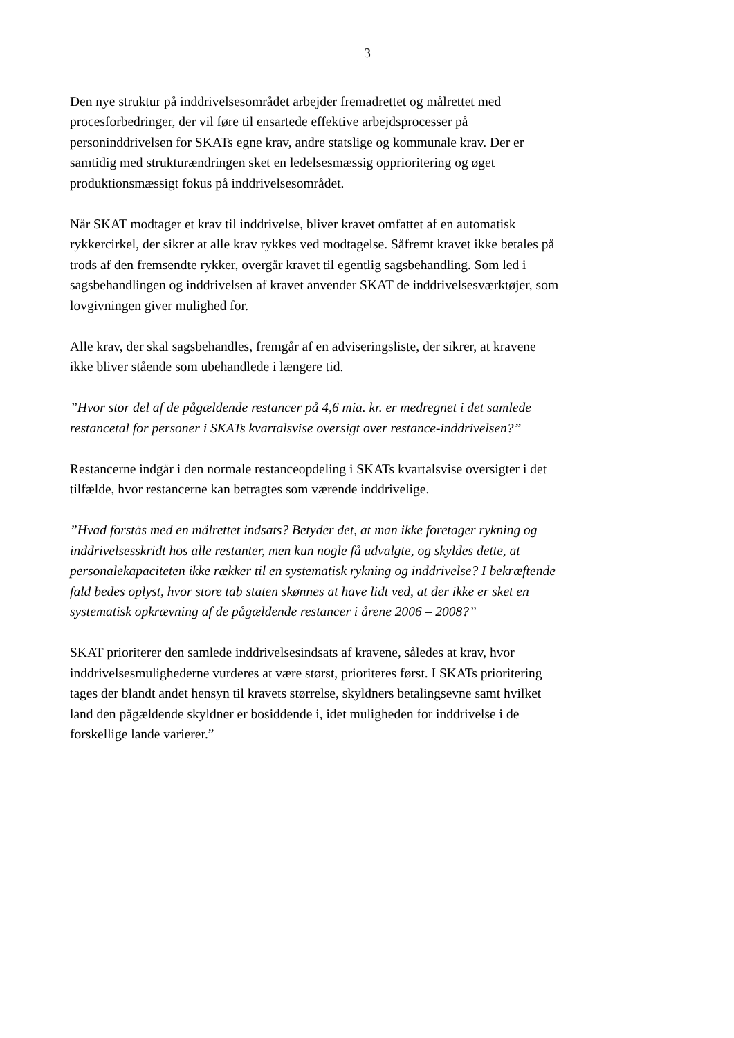3
Den nye struktur på inddrivelsesområdet arbejder fremadrettet og målrettet med procesforbedringer, der vil føre til ensartede effektive arbejdsprocesser på personinddrivelsen for SKATs egne krav, andre statslige og kommunale krav. Der er samtidig med strukturændringen sket en ledelsesmæssig opprioritering og øget produktionsmæssigt fokus på inddrivelsesområdet.
Når SKAT modtager et krav til inddrivelse, bliver kravet omfattet af en automatisk rykkercirkel, der sikrer at alle krav rykkes ved modtagelse. Såfremt kravet ikke betales på trods af den fremsendte rykker, overgår kravet til egentlig sagsbehandling. Som led i sagsbehandlingen og inddrivelsen af kravet anvender SKAT de inddrivelsesværktøjer, som lovgivningen giver mulighed for.
Alle krav, der skal sagsbehandles, fremgår af en adviseringsliste, der sikrer, at kravene ikke bliver stående som ubehandlede i længere tid.
”Hvor stor del af de pågældende restancer på 4,6 mia. kr. er medregnet i det samlede restancetal for personer i SKATs kvartalsvise oversigt over restance-inddrivelsen?”
Restancerne indgår i den normale restanceopdeling i SKATs kvartalsvise oversigter i det tilfælde, hvor restancerne kan betragtes som værende inddrivelige.
”Hvad forstås med en målrettet indsats? Betyder det, at man ikke foretager rykning og inddrivelsesskridt hos alle restanter, men kun nogle få udvalgte, og skyldes dette, at personalekapaciteten ikke rækker til en systematisk rykning og inddrivelse? I bekræftende fald bedes oplyst, hvor store tab staten skønnes at have lidt ved, at der ikke er sket en systematisk opkrævning af de pågældende restancer i årene 2006 – 2008?”
SKAT prioriterer den samlede inddrivelsesindsats af kravene, således at krav, hvor inddrivelsesmulighederne vurderes at være størst, prioriteres først. I SKATs prioritering tages der blandt andet hensyn til kravets størrelse, skyldners betalingsevne samt hvilket land den pågældende skyldner er bosiddende i, idet muligheden for inddrivelse i de forskellige lande varierer.”